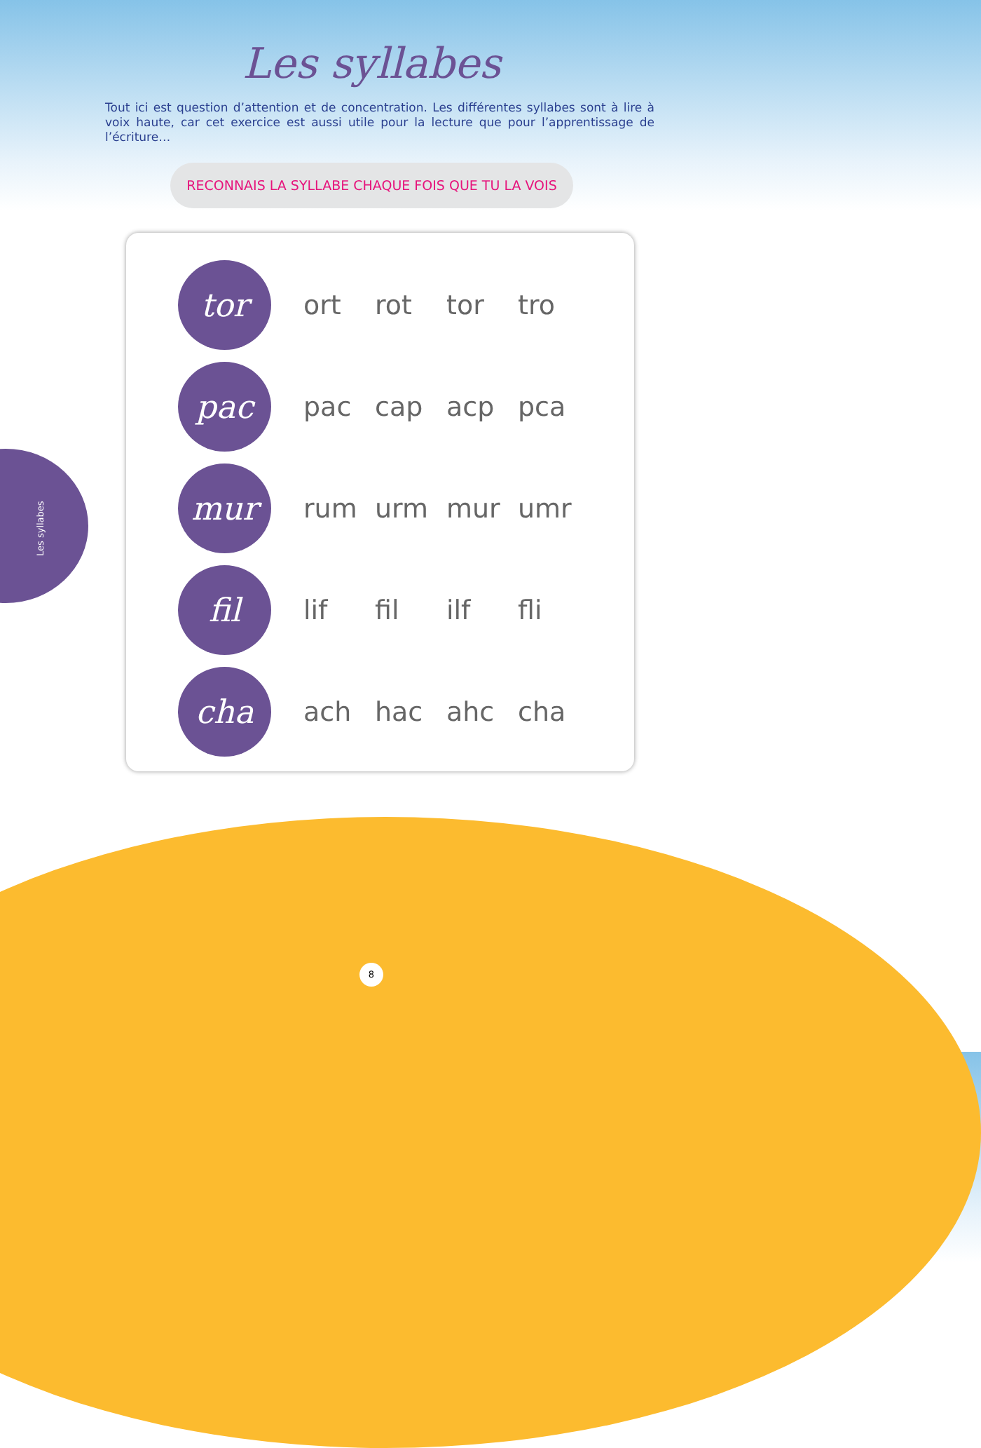Les syllabes
Tout ici est question d’attention et de concentration. Les différentes syllabes sont à lire à voix haute, car cet exercice est aussi utile pour la lecture que pour l’apprentissage de l’écriture…
RECONNAIS LA SYLLABE CHAQUE FOIS QUE TU LA VOIS
| tor | ort | rot | tor | tro |
| pac | pac | cap | acp | pca |
| mur | rum | urm | mur | umr |
| fil | lif | fil | ilf | fli |
| cha | ach | hac | ahc | cha |
Les syllabes
8